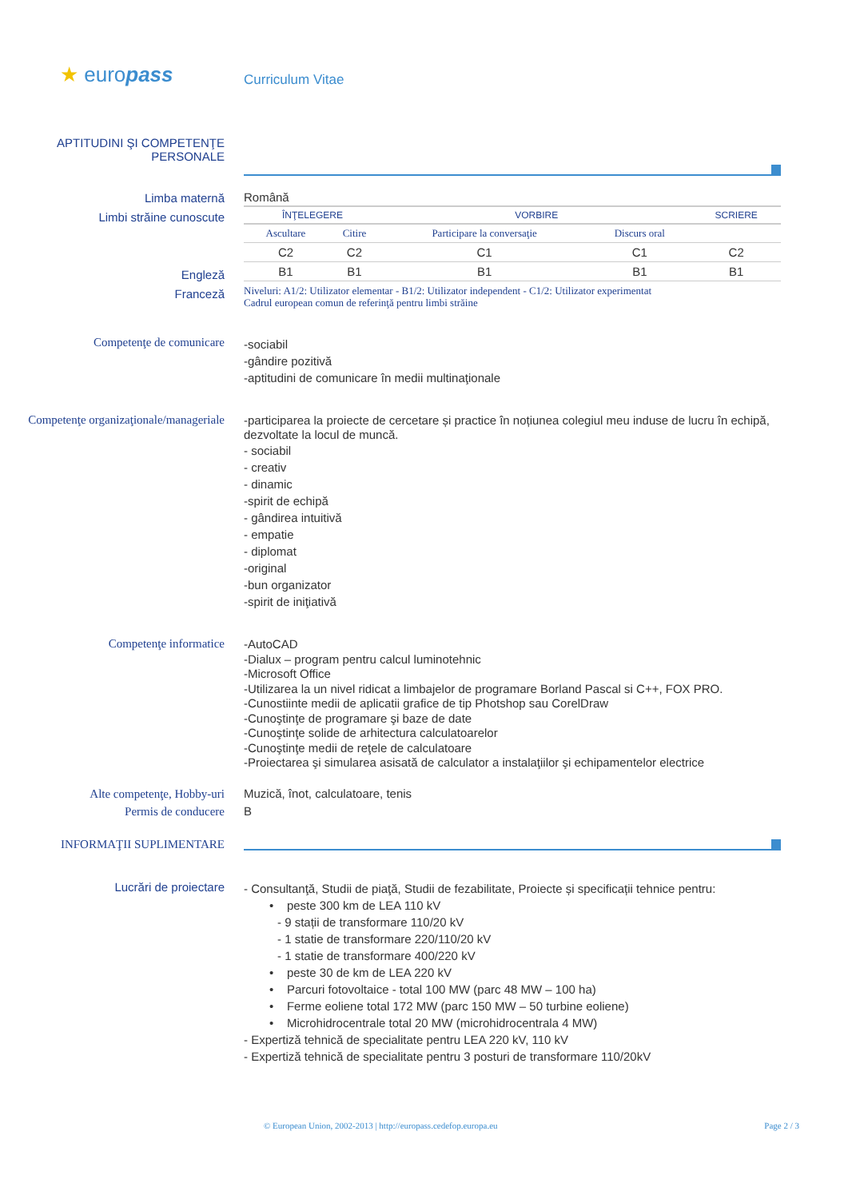★ europass
Curriculum Vitae
APTITUDINI ŞI COMPETENŢE PERSONALE
Limba maternă
Limbi străine cunoscute
Engleză
Franceză
Română
| ÎNŢELEGERE | | VORBIRE | | SCRIERE |
| --- | --- | --- | --- | --- |
| Ascultare | Citire | Participare la conversaţie | Discurs oral | |
| C2 | C2 | C1 | C1 | C2 |
| B1 | B1 | B1 | B1 | B1 |
Niveluri: A1/2: Utilizator elementar - B1/2: Utilizator independent - C1/2: Utilizator experimentat
Cadrul european comun de referinţă pentru limbi străine
Competenţe de comunicare
-sociabil
-gândire pozitivă
-aptitudini de comunicare în medii multinaţionale
Competenţe organizaţionale/manageriale
-participarea la proiecte de cercetare și practice în noțiunea colegiul meu induse de lucru în echipă, dezvoltate la locul de muncă.
- sociabil
- creativ
- dinamic
-spirit de echipă
- gândirea intuitivă
- empatie
- diplomat
-original
-bun organizator
-spirit de iniţiativă
Competenţe informatice
-AutoCAD
-Dialux – program pentru calcul luminotehnic
-Microsoft Office
-Utilizarea la un nivel ridicat a limbajelor de programare Borland Pascal si C++, FOX PRO.
-Cunostiinte medii de aplicatii grafice de tip Photshop sau CorelDraw
-Cunoştinţe de programare şi baze de date
-Cunoştinţe solide de arhitectura calculatoarelor
-Cunoştinţe medii de reţele de calculatoare
-Proiectarea şi simularea asisată de calculator a instalaţiilor şi echipamentelor electrice
Alte competenţe, Hobby-uri
Permis de conducere
Muzică, înot, calculatoare, tenis
B
INFORMAŢII SUPLIMENTARE
Lucrări de proiectare
- Consultanţă, Studii de piaţă, Studii de fezabilitate, Proiecte și specificații tehnice pentru:
• peste 300 km de LEA 110 kV
- 9 stații de transformare 110/20 kV
- 1 statie de transformare 220/110/20 kV
- 1 statie de transformare 400/220 kV
• peste 30 de km de LEA 220 kV
• Parcuri fotovoltaice - total 100 MW (parc 48 MW – 100 ha)
• Ferme eoliene total 172 MW (parc 150 MW – 50 turbine eoliene)
• Microhidrocentrale total 20 MW (microhidrocentrala 4 MW)
- Expertiză tehnică de specialitate pentru LEA 220 kV, 110 kV
- Expertiză tehnică de specialitate pentru 3 posturi de transformare 110/20kV
© European Union, 2002-2013 | http://europass.cedefop.europa.eu Page 2 / 3